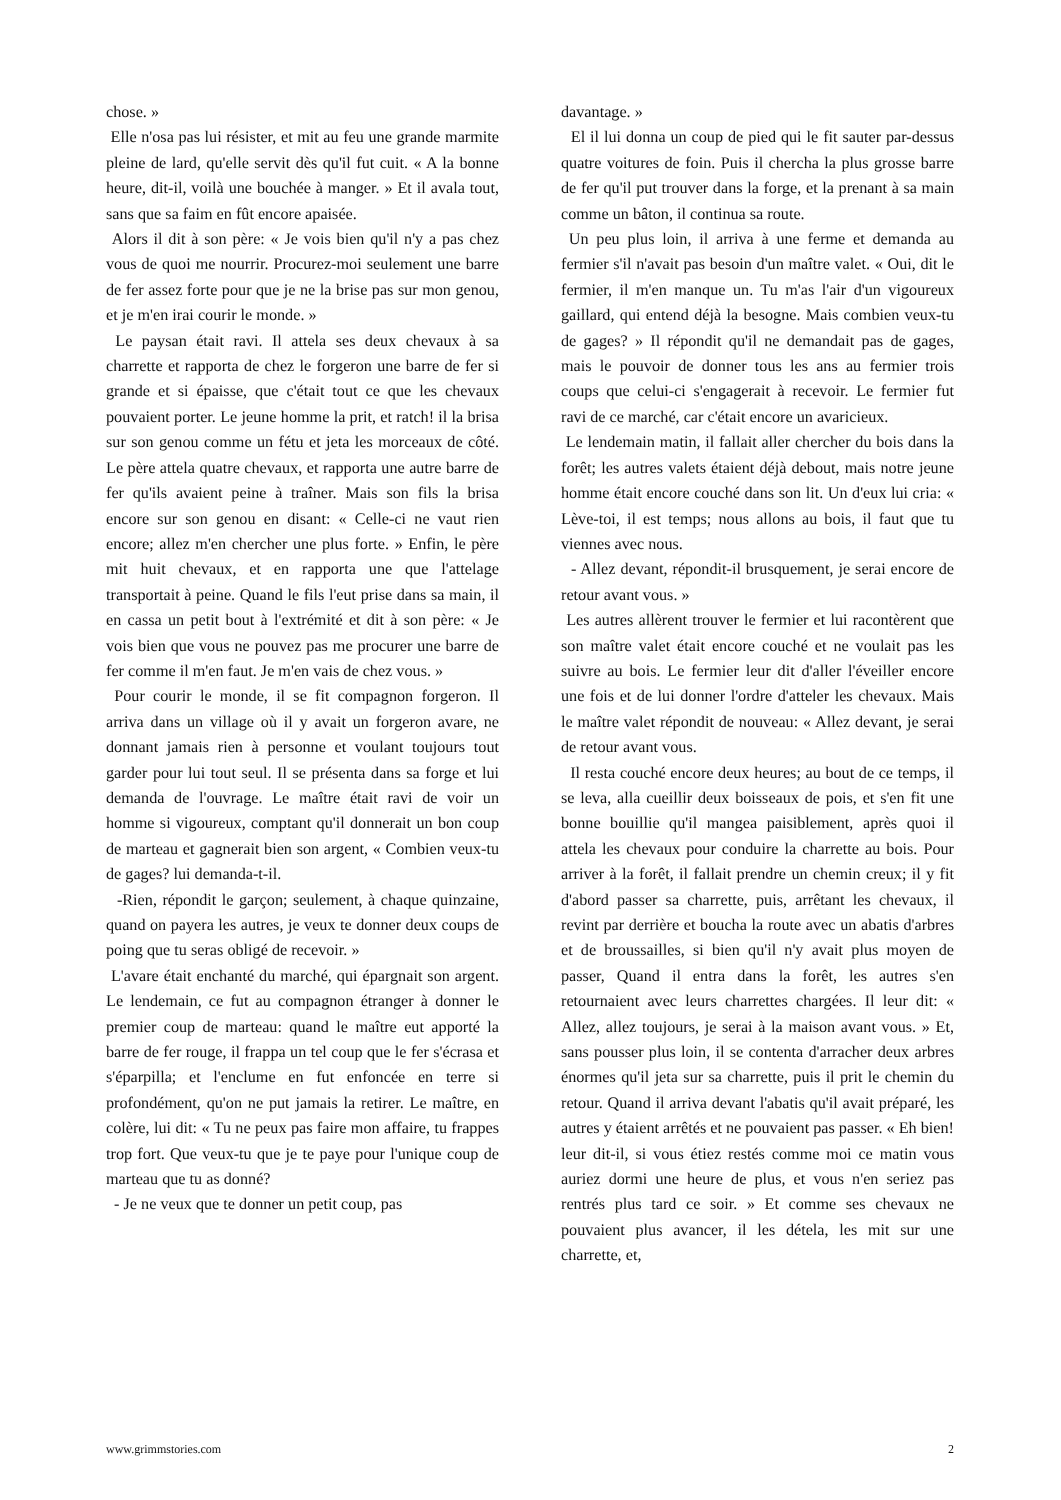chose. »
Elle n'osa pas lui résister, et mit au feu une grande marmite pleine de lard, qu'elle servit dès qu'il fut cuit. « A la bonne heure, dit-il, voilà une bouchée à manger. » Et il avala tout, sans que sa faim en fût encore apaisée.
Alors il dit à son père: « Je vois bien qu'il n'y a pas chez vous de quoi me nourrir. Procurez-moi seulement une barre de fer assez forte pour que je ne la brise pas sur mon genou, et je m'en irai courir le monde. »
Le paysan était ravi. Il attela ses deux chevaux à sa charrette et rapporta de chez le forgeron une barre de fer si grande et si épaisse, que c'était tout ce que les chevaux pouvaient porter. Le jeune homme la prit, et ratch! il la brisa sur son genou comme un fétu et jeta les morceaux de côté. Le père attela quatre chevaux, et rapporta une autre barre de fer qu'ils avaient peine à traîner. Mais son fils la brisa encore sur son genou en disant: « Celle-ci ne vaut rien encore; allez m'en chercher une plus forte. » Enfin, le père mit huit chevaux, et en rapporta une que l'attelage transportait à peine. Quand le fils l'eut prise dans sa main, il en cassa un petit bout à l'extrémité et dit à son père: « Je vois bien que vous ne pouvez pas me procurer une barre de fer comme il m'en faut. Je m'en vais de chez vous. »
Pour courir le monde, il se fit compagnon forgeron. Il arriva dans un village où il y avait un forgeron avare, ne donnant jamais rien à personne et voulant toujours tout garder pour lui tout seul. Il se présenta dans sa forge et lui demanda de l'ouvrage. Le maître était ravi de voir un homme si vigoureux, comptant qu'il donnerait un bon coup de marteau et gagnerait bien son argent, « Combien veux-tu de gages? lui demanda-t-il.
-Rien, répondit le garçon; seulement, à chaque quinzaine, quand on payera les autres, je veux te donner deux coups de poing que tu seras obligé de recevoir. »
L'avare était enchanté du marché, qui épargnait son argent. Le lendemain, ce fut au compagnon étranger à donner le premier coup de marteau: quand le maître eut apporté la barre de fer rouge, il frappa un tel coup que le fer s'écrasa et s'éparpilla; et l'enclume en fut enfoncée en terre si profondément, qu'on ne put jamais la retirer. Le maître, en colère, lui dit: « Tu ne peux pas faire mon affaire, tu frappes trop fort. Que veux-tu que je te paye pour l'unique coup de marteau que tu as donné?
- Je ne veux que te donner un petit coup, pas
davantage. »
El il lui donna un coup de pied qui le fit sauter par-dessus quatre voitures de foin. Puis il chercha la plus grosse barre de fer qu'il put trouver dans la forge, et la prenant à sa main comme un bâton, il continua sa route.
Un peu plus loin, il arriva à une ferme et demanda au fermier s'il n'avait pas besoin d'un maître valet. « Oui, dit le fermier, il m'en manque un. Tu m'as l'air d'un vigoureux gaillard, qui entend déjà la besogne. Mais combien veux-tu de gages? » Il répondit qu'il ne demandait pas de gages, mais le pouvoir de donner tous les ans au fermier trois coups que celui-ci s'engagerait à recevoir. Le fermier fut ravi de ce marché, car c'était encore un avaricieux.
Le lendemain matin, il fallait aller chercher du bois dans la forêt; les autres valets étaient déjà debout, mais notre jeune homme était encore couché dans son lit. Un d'eux lui cria: « Lève-toi, il est temps; nous allons au bois, il faut que tu viennes avec nous.
- Allez devant, répondit-il brusquement, je serai encore de retour avant vous. »
Les autres allèrent trouver le fermier et lui racontèrent que son maître valet était encore couché et ne voulait pas les suivre au bois. Le fermier leur dit d'aller l'éveiller encore une fois et de lui donner l'ordre d'atteler les chevaux. Mais le maître valet répondit de nouveau: « Allez devant, je serai de retour avant vous.
Il resta couché encore deux heures; au bout de ce temps, il se leva, alla cueillir deux boisseaux de pois, et s'en fit une bonne bouillie qu'il mangea paisiblement, après quoi il attela les chevaux pour conduire la charrette au bois. Pour arriver à la forêt, il fallait prendre un chemin creux; il y fit d'abord passer sa charrette, puis, arrêtant les chevaux, il revint par derrière et boucha la route avec un abatis d'arbres et de broussailles, si bien qu'il n'y avait plus moyen de passer, Quand il entra dans la forêt, les autres s'en retournaient avec leurs charrettes chargées. Il leur dit: « Allez, allez toujours, je serai à la maison avant vous. » Et, sans pousser plus loin, il se contenta d'arracher deux arbres énormes qu'il jeta sur sa charrette, puis il prit le chemin du retour. Quand il arriva devant l'abatis qu'il avait préparé, les autres y étaient arrêtés et ne pouvaient pas passer. « Eh bien! leur dit-il, si vous étiez restés comme moi ce matin vous auriez dormi une heure de plus, et vous n'en seriez pas rentrés plus tard ce soir. » Et comme ses chevaux ne pouvaient plus avancer, il les détela, les mit sur une charrette, et,
www.grimmstories.com 2